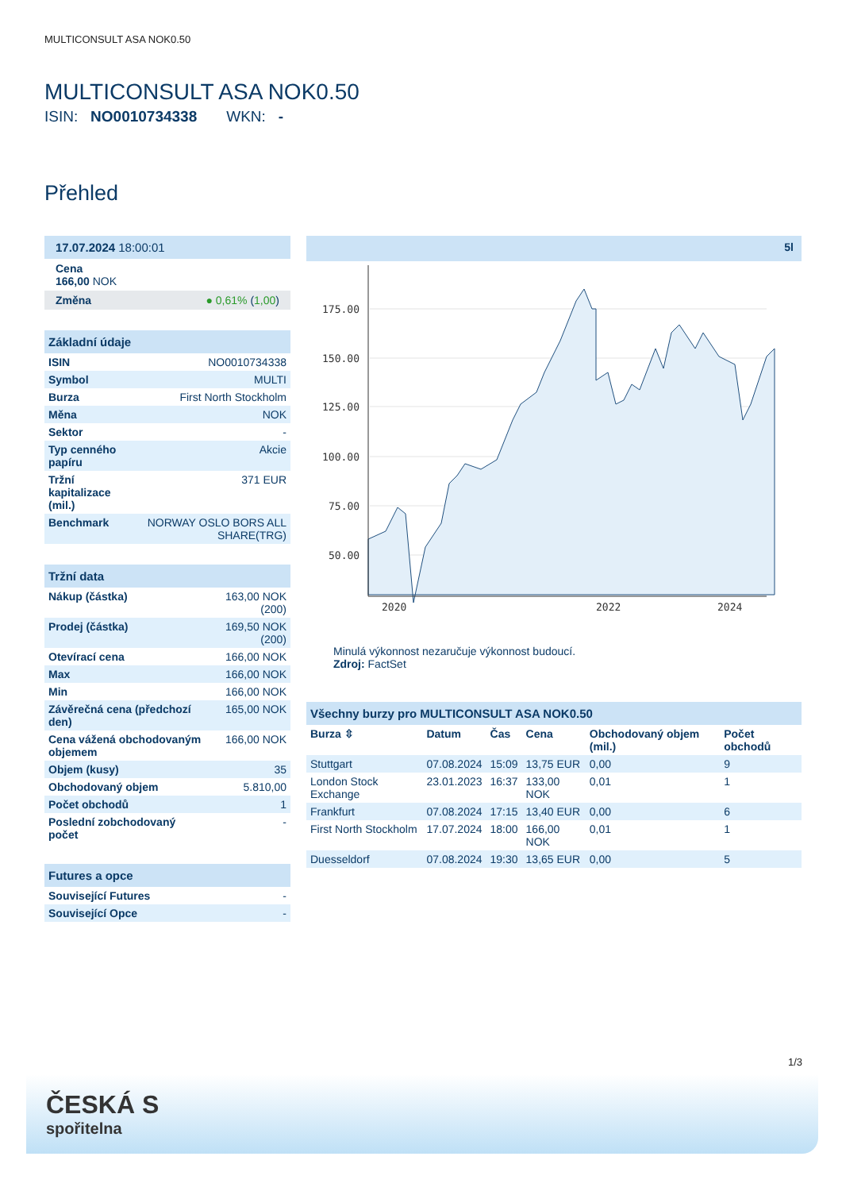MULTICONSULT ASA NOK0.50
MULTICONSULT ASA NOK0.50
ISIN: NO0010734338 WKN: -
Přehled
17.07.2024 18:00:01
Cena
166,00 NOK
Změna ● 0,61% (1,00)
Základní údaje
| ISIN | NO0010734338 |
| Symbol | MULTI |
| Burza | First North Stockholm |
| Měna | NOK |
| Sektor | - |
| Typ cenného papíru | Akcie |
| Tržní kapitalizace (mil.) | 371 EUR |
| Benchmark | NORWAY OSLO BORS ALL SHARE(TRG) |
Tržní data
| Nákup (částka) | 163,00 NOK (200) |
| Prodej (částka) | 169,50 NOK (200) |
| Otevírací cena | 166,00 NOK |
| Max | 166,00 NOK |
| Min | 166,00 NOK |
| Závěrečná cena (předchozí den) | 165,00 NOK |
| Cena vážená obchodovaným objemem | 166,00 NOK |
| Objem (kusy) | 35 |
| Obchodovaný objem | 5.810,00 |
| Počet obchodů | 1 |
| Poslední zobchodovaný počet | - |
Futures a opce
| Související Futures | - |
| Související Opce | - |
5l
175.00
150.00
125.00
100.00
75.00
50.00
2020
2022
2024
Minulá výkonnost nezaručuje výkonnost budoucí.
Zdroj: FactSet
Všechny burzy pro MULTICONSULT ASA NOK0.50
| Burza ⇳ | Datum | Čas | Cena | Obchodovaný objem (mil.) | Počet obchodů |
| --- | --- | --- | --- | --- | --- |
| Stuttgart | 07.08.2024 | 15:09 | 13,75 EUR | 0,00 | 9 |
| London Stock Exchange | 23.01.2023 | 16:37 | 133,00 NOK | 0,01 | 1 |
| Frankfurt | 07.08.2024 | 17:15 | 13,40 EUR | 0,00 | 6 |
| First North Stockholm | 17.07.2024 | 18:00 | 166,00 NOK | 0,01 | 1 |
| Duesseldorf | 07.08.2024 | 19:30 | 13,65 EUR | 0,00 | 5 |
1/3
ČESKÁ S
spořitelna